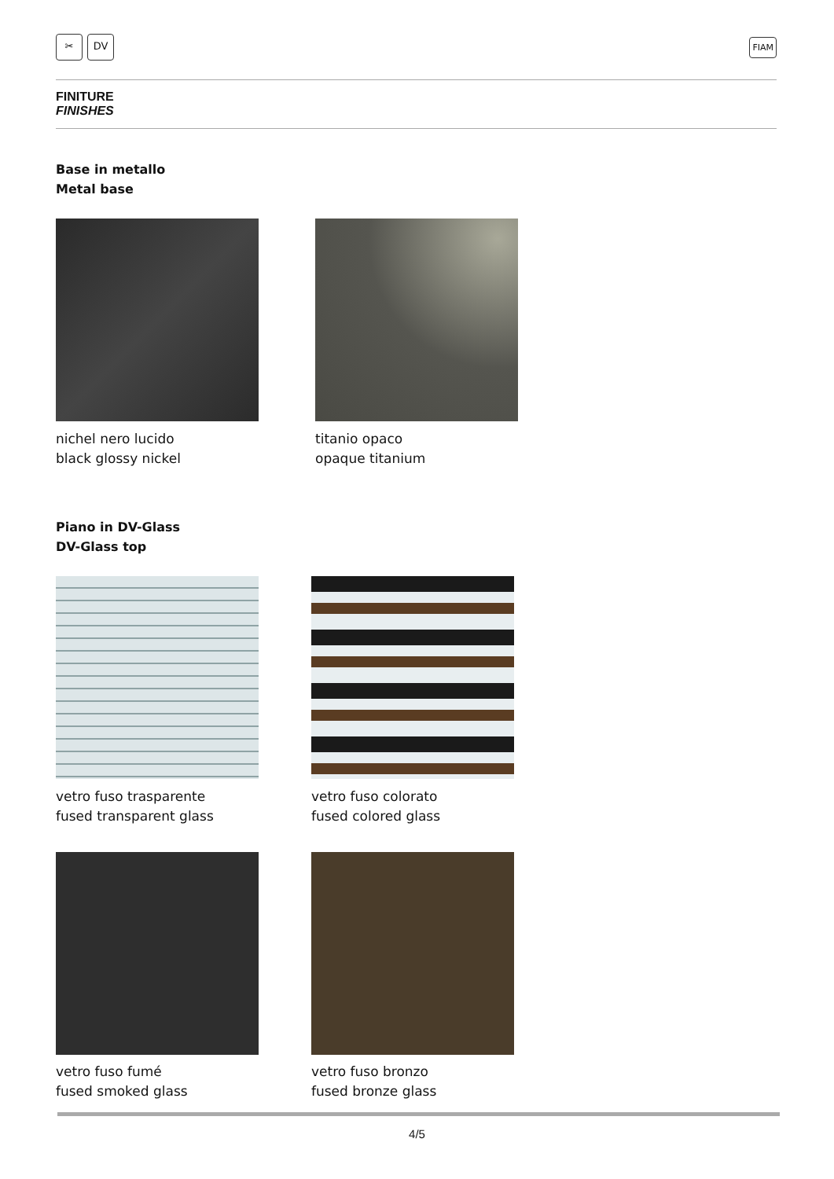✂ DV FIAM
FINITURE
FINISHES
Base in metallo
Metal base
nichel nero lucido
black glossy nickel
titanio opaco
opaque titanium
Piano in DV-Glass
DV-Glass top
vetro fuso trasparente
fused transparent glass
vetro fuso colorato
fused colored glass
vetro fuso fumé
fused smoked glass
vetro fuso bronzo
fused bronze glass
4/5